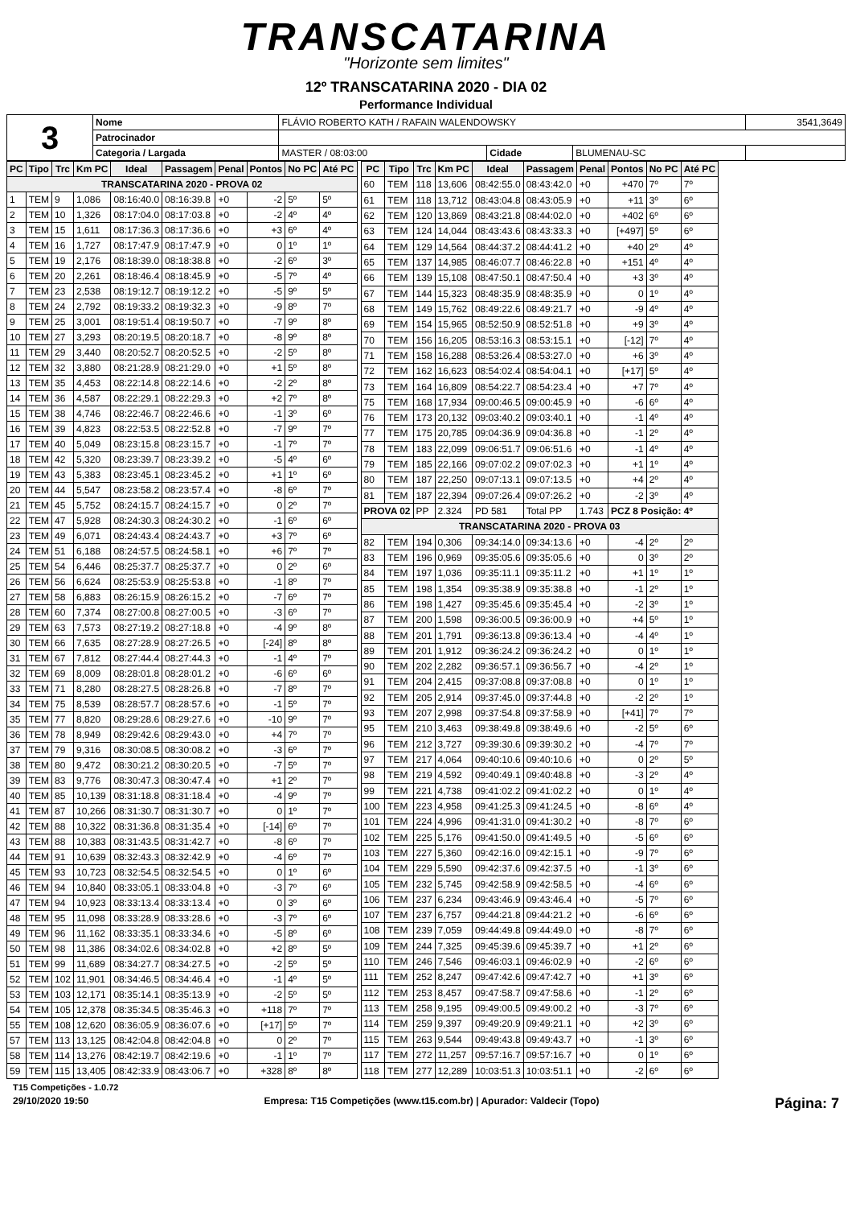TRANSCATARINA
"Horizonte sem limites"
12º TRANSCATARINA 2020 - DIA 02
Performance Individual
| 3 | Nome | FLÁVIO ROBERTO KATH / RAFAIN WALENDOWSKY | | | | 3541,3649 |
| | Patrocinador | | | | | |
| | Categoria / Largada | MASTER / 08:03:00 | Cidade | BLUMENAU-SC | | |
| PC | Tipo | Trc | Km PC | Ideal | Passagem | Penal | Pontos | No PC | Até PC |
| --- | --- | --- | --- | --- | --- | --- | --- | --- | --- |
| TRANSCATARINA 2020 - PROVA 02 | | | | | | | | | |
| 1 | TEM | 9 | 1,086 | 08:16:40.0 | 08:16:39.8 | +0 | -2 | 5º | 5º |
| 2 | TEM | 10 | 1,326 | 08:17:04.0 | 08:17:03.8 | +0 | -2 | 4º | 4º |
| 3 | TEM | 15 | 1,611 | 08:17:36.3 | 08:17:36.6 | +0 | +3 | 6º | 4º |
| 4 | TEM | 16 | 1,727 | 08:17:47.9 | 08:17:47.9 | +0 | 0 | 1º | 1º |
| 5 | TEM | 19 | 2,176 | 08:18:39.0 | 08:18:38.8 | +0 | -2 | 6º | 3º |
| 6 | TEM | 20 | 2,261 | 08:18:46.4 | 08:18:45.9 | +0 | -5 | 7º | 4º |
| 7 | TEM | 23 | 2,538 | 08:19:12.7 | 08:19:12.2 | +0 | -5 | 9º | 5º |
| 8 | TEM | 24 | 2,792 | 08:19:33.2 | 08:19:32.3 | +0 | -9 | 8º | 7º |
| 9 | TEM | 25 | 3,001 | 08:19:51.4 | 08:19:50.7 | +0 | -7 | 9º | 8º |
| 10 | TEM | 27 | 3,293 | 08:20:19.5 | 08:20:18.7 | +0 | -8 | 9º | 8º |
| 11 | TEM | 29 | 3,440 | 08:20:52.7 | 08:20:52.5 | +0 | -2 | 5º | 8º |
| 12 | TEM | 32 | 3,880 | 08:21:28.9 | 08:21:29.0 | +0 | +1 | 5º | 8º |
| 13 | TEM | 35 | 4,453 | 08:22:14.8 | 08:22:14.6 | +0 | -2 | 2º | 8º |
| 14 | TEM | 36 | 4,587 | 08:22:29.1 | 08:22:29.3 | +0 | +2 | 7º | 8º |
| 15 | TEM | 38 | 4,746 | 08:22:46.7 | 08:22:46.6 | +0 | -1 | 3º | 6º |
| 16 | TEM | 39 | 4,823 | 08:22:53.5 | 08:22:52.8 | +0 | -7 | 9º | 7º |
| 17 | TEM | 40 | 5,049 | 08:23:15.8 | 08:23:15.7 | +0 | -1 | 7º | 7º |
| 18 | TEM | 42 | 5,320 | 08:23:39.7 | 08:23:39.2 | +0 | -5 | 4º | 6º |
| 19 | TEM | 43 | 5,383 | 08:23:45.1 | 08:23:45.2 | +0 | +1 | 1º | 6º |
| 20 | TEM | 44 | 5,547 | 08:23:58.2 | 08:23:57.4 | +0 | -8 | 6º | 7º |
| 21 | TEM | 45 | 5,752 | 08:24:15.7 | 08:24:15.7 | +0 | 0 | 2º | 7º |
| 22 | TEM | 47 | 5,928 | 08:24:30.3 | 08:24:30.2 | +0 | -1 | 6º | 6º |
| 23 | TEM | 49 | 6,071 | 08:24:43.4 | 08:24:43.7 | +0 | +3 | 7º | 6º |
| 24 | TEM | 51 | 6,188 | 08:24:57.5 | 08:24:58.1 | +0 | +6 | 7º | 7º |
| 25 | TEM | 54 | 6,446 | 08:25:37.7 | 08:25:37.7 | +0 | 0 | 2º | 6º |
| 26 | TEM | 56 | 6,624 | 08:25:53.9 | 08:25:53.8 | +0 | -1 | 8º | 7º |
| 27 | TEM | 58 | 6,883 | 08:26:15.9 | 08:26:15.2 | +0 | -7 | 6º | 7º |
| 28 | TEM | 60 | 7,374 | 08:27:00.8 | 08:27:00.5 | +0 | -3 | 6º | 7º |
| 29 | TEM | 63 | 7,573 | 08:27:19.2 | 08:27:18.8 | +0 | -4 | 9º | 8º |
| 30 | TEM | 66 | 7,635 | 08:27:28.9 | 08:27:26.5 | +0 | [-24] | 8º | 8º |
| 31 | TEM | 67 | 7,812 | 08:27:44.4 | 08:27:44.3 | +0 | -1 | 4º | 7º |
| 32 | TEM | 69 | 8,009 | 08:28:01.8 | 08:28:01.2 | +0 | -6 | 6º | 6º |
| 33 | TEM | 71 | 8,280 | 08:28:27.5 | 08:28:26.8 | +0 | -7 | 8º | 7º |
| 34 | TEM | 75 | 8,539 | 08:28:57.7 | 08:28:57.6 | +0 | -1 | 5º | 7º |
| 35 | TEM | 77 | 8,820 | 08:29:28.6 | 08:29:27.6 | +0 | -10 | 9º | 7º |
| 36 | TEM | 78 | 8,949 | 08:29:42.6 | 08:29:43.0 | +0 | +4 | 7º | 7º |
| 37 | TEM | 79 | 9,316 | 08:30:08.5 | 08:30:08.2 | +0 | -3 | 6º | 7º |
| 38 | TEM | 80 | 9,472 | 08:30:21.2 | 08:30:20.5 | +0 | -7 | 5º | 7º |
| 39 | TEM | 83 | 9,776 | 08:30:47.3 | 08:30:47.4 | +0 | +1 | 2º | 7º |
| 40 | TEM | 85 | 10,139 | 08:31:18.8 | 08:31:18.4 | +0 | -4 | 9º | 7º |
| 41 | TEM | 87 | 10,266 | 08:31:30.7 | 08:31:30.7 | +0 | 0 | 1º | 7º |
| 42 | TEM | 88 | 10,322 | 08:31:36.8 | 08:31:35.4 | +0 | [-14] | 6º | 7º |
| 43 | TEM | 88 | 10,383 | 08:31:43.5 | 08:31:42.7 | +0 | -8 | 6º | 7º |
| 44 | TEM | 91 | 10,639 | 08:32:43.3 | 08:32:42.9 | +0 | -4 | 6º | 7º |
| 45 | TEM | 93 | 10,723 | 08:32:54.5 | 08:32:54.5 | +0 | 0 | 1º | 6º |
| 46 | TEM | 94 | 10,840 | 08:33:05.1 | 08:33:04.8 | +0 | -3 | 7º | 6º |
| 47 | TEM | 94 | 10,923 | 08:33:13.4 | 08:33:13.4 | +0 | 0 | 3º | 6º |
| 48 | TEM | 95 | 11,098 | 08:33:28.9 | 08:33:28.6 | +0 | -3 | 7º | 6º |
| 49 | TEM | 96 | 11,162 | 08:33:35.1 | 08:33:34.6 | +0 | -5 | 8º | 6º |
| 50 | TEM | 98 | 11,386 | 08:34:02.6 | 08:34:02.8 | +0 | +2 | 8º | 5º |
| 51 | TEM | 99 | 11,689 | 08:34:27.7 | 08:34:27.5 | +0 | -2 | 5º | 5º |
| 52 | TEM | 102 | 11,901 | 08:34:46.5 | 08:34:46.4 | +0 | -1 | 4º | 5º |
| 53 | TEM | 103 | 12,171 | 08:35:14.1 | 08:35:13.9 | +0 | -2 | 5º | 5º |
| 54 | TEM | 105 | 12,378 | 08:35:34.5 | 08:35:46.3 | +0 | +118 | 7º | 7º |
| 55 | TEM | 108 | 12,620 | 08:36:05.9 | 08:36:07.6 | +0 | [+17] | 5º | 7º |
| 57 | TEM | 113 | 13,125 | 08:42:04.8 | 08:42:04.8 | +0 | 0 | 2º | 7º |
| 58 | TEM | 114 | 13,276 | 08:42:19.7 | 08:42:19.6 | +0 | -1 | 1º | 7º |
| 59 | TEM | 115 | 13,405 | 08:42:33.9 | 08:43:06.7 | +0 | +328 | 8º | 8º |
| PC | Tipo | Trc | Km PC | Ideal | Passagem | Penal | Pontos | No PC | Até PC |
| --- | --- | --- | --- | --- | --- | --- | --- | --- | --- |
| 60 | TEM | 118 | 13,606 | 08:42:55.0 | 08:43:42.0 | +0 | +470 | 7º | 7º |
| 61 | TEM | 118 | 13,712 | 08:43:04.8 | 08:43:05.9 | +0 | +11 | 3º | 6º |
| 62 | TEM | 120 | 13,869 | 08:43:21.8 | 08:44:02.0 | +0 | +402 | 6º | 6º |
| 63 | TEM | 124 | 14,044 | 08:43:43.6 | 08:43:33.3 | +0 | [+497] | 5º | 6º |
| 64 | TEM | 129 | 14,564 | 08:44:37.2 | 08:44:41.2 | +0 | +40 | 2º | 4º |
| 65 | TEM | 137 | 14,985 | 08:46:07.7 | 08:46:22.8 | +0 | +151 | 4º | 4º |
| 66 | TEM | 139 | 15,108 | 08:47:50.1 | 08:47:50.4 | +0 | +3 | 3º | 4º |
| 67 | TEM | 144 | 15,323 | 08:48:35.9 | 08:48:35.9 | +0 | 0 | 1º | 4º |
| 68 | TEM | 149 | 15,762 | 08:49:22.6 | 08:49:21.7 | +0 | -9 | 4º | 4º |
| 69 | TEM | 154 | 15,965 | 08:52:50.9 | 08:52:51.8 | +0 | +9 | 3º | 4º |
| 70 | TEM | 156 | 16,205 | 08:53:16.3 | 08:53:15.1 | +0 | [-12] | 7º | 4º |
| 71 | TEM | 158 | 16,288 | 08:53:26.4 | 08:53:27.0 | +0 | +6 | 3º | 4º |
| 72 | TEM | 162 | 16,623 | 08:54:02.4 | 08:54:04.1 | +0 | [+17] | 5º | 4º |
| 73 | TEM | 164 | 16,809 | 08:54:22.7 | 08:54:23.4 | +0 | +7 | 7º | 4º |
| 75 | TEM | 168 | 17,934 | 09:00:46.5 | 09:00:45.9 | +0 | -6 | 6º | 4º |
| 76 | TEM | 173 | 20,132 | 09:03:40.2 | 09:03:40.1 | +0 | -1 | 4º | 4º |
| 77 | TEM | 175 | 20,785 | 09:04:36.9 | 09:04:36.8 | +0 | -1 | 2º | 4º |
| 78 | TEM | 183 | 22,099 | 09:06:51.7 | 09:06:51.6 | +0 | -1 | 4º | 4º |
| 79 | TEM | 185 | 22,166 | 09:07:02.2 | 09:07:02.3 | +0 | +1 | 1º | 4º |
| 80 | TEM | 187 | 22,250 | 09:07:13.1 | 09:07:13.5 | +0 | +4 | 2º | 4º |
| 81 | TEM | 187 | 22,394 | 09:07:26.4 | 09:07:26.2 | +0 | -2 | 3º | 4º |
| PROVA 02 | | PP | 2.324 | PD 581 | Total PP | 1.743 | PCZ 8 Posição: 4º | | |
| TRANSCATARINA 2020 - PROVA 03 | | | | | | | | | |
| 82 | TEM | 194 | 0,306 | 09:34:14.0 | 09:34:13.6 | +0 | -4 | 2º | 2º |
| 83 | TEM | 196 | 0,969 | 09:35:05.6 | 09:35:05.6 | +0 | 0 | 3º | 2º |
| 84 | TEM | 197 | 1,036 | 09:35:11.1 | 09:35:11.2 | +0 | +1 | 1º | 1º |
| 85 | TEM | 198 | 1,354 | 09:35:38.9 | 09:35:38.8 | +0 | -1 | 2º | 1º |
| 86 | TEM | 198 | 1,427 | 09:35:45.6 | 09:35:45.4 | +0 | -2 | 3º | 1º |
| 87 | TEM | 200 | 1,598 | 09:36:00.5 | 09:36:00.9 | +0 | +4 | 5º | 1º |
| 88 | TEM | 201 | 1,791 | 09:36:13.8 | 09:36:13.4 | +0 | -4 | 4º | 1º |
| 89 | TEM | 201 | 1,912 | 09:36:24.2 | 09:36:24.2 | +0 | 0 | 1º | 1º |
| 90 | TEM | 202 | 2,282 | 09:36:57.1 | 09:36:56.7 | +0 | -4 | 2º | 1º |
| 91 | TEM | 204 | 2,415 | 09:37:08.8 | 09:37:08.8 | +0 | 0 | 1º | 1º |
| 92 | TEM | 205 | 2,914 | 09:37:45.0 | 09:37:44.8 | +0 | -2 | 2º | 1º |
| 93 | TEM | 207 | 2,998 | 09:37:54.8 | 09:37:58.9 | +0 | [+41] | 7º | 7º |
| 95 | TEM | 210 | 3,463 | 09:38:49.8 | 09:38:49.6 | +0 | -2 | 5º | 6º |
| 96 | TEM | 212 | 3,727 | 09:39:30.6 | 09:39:30.2 | +0 | -4 | 7º | 7º |
| 97 | TEM | 217 | 4,064 | 09:40:10.6 | 09:40:10.6 | +0 | 0 | 2º | 5º |
| 98 | TEM | 219 | 4,592 | 09:40:49.1 | 09:40:48.8 | +0 | -3 | 2º | 4º |
| 99 | TEM | 221 | 4,738 | 09:41:02.2 | 09:41:02.2 | +0 | 0 | 1º | 4º |
| 100 | TEM | 223 | 4,958 | 09:41:25.3 | 09:41:24.5 | +0 | -8 | 6º | 4º |
| 101 | TEM | 224 | 4,996 | 09:41:31.0 | 09:41:30.2 | +0 | -8 | 7º | 6º |
| 102 | TEM | 225 | 5,176 | 09:41:50.0 | 09:41:49.5 | +0 | -5 | 6º | 6º |
| 103 | TEM | 227 | 5,360 | 09:42:16.0 | 09:42:15.1 | +0 | -9 | 7º | 6º |
| 104 | TEM | 229 | 5,590 | 09:42:37.6 | 09:42:37.5 | +0 | -1 | 3º | 6º |
| 105 | TEM | 232 | 5,745 | 09:42:58.9 | 09:42:58.5 | +0 | -4 | 6º | 6º |
| 106 | TEM | 237 | 6,234 | 09:43:46.9 | 09:43:46.4 | +0 | -5 | 7º | 6º |
| 107 | TEM | 237 | 6,757 | 09:44:21.8 | 09:44:21.2 | +0 | -6 | 6º | 6º |
| 108 | TEM | 239 | 7,059 | 09:44:49.8 | 09:44:49.0 | +0 | -8 | 7º | 6º |
| 109 | TEM | 244 | 7,325 | 09:45:39.6 | 09:45:39.7 | +0 | +1 | 2º | 6º |
| 110 | TEM | 246 | 7,546 | 09:46:03.1 | 09:46:02.9 | +0 | -2 | 6º | 6º |
| 111 | TEM | 252 | 8,247 | 09:47:42.6 | 09:47:42.7 | +0 | +1 | 3º | 6º |
| 112 | TEM | 253 | 8,457 | 09:47:58.7 | 09:47:58.6 | +0 | -1 | 2º | 6º |
| 113 | TEM | 258 | 9,195 | 09:49:00.5 | 09:49:00.2 | +0 | -3 | 7º | 6º |
| 114 | TEM | 259 | 9,397 | 09:49:20.9 | 09:49:21.1 | +0 | +2 | 3º | 6º |
| 115 | TEM | 263 | 9,544 | 09:49:43.8 | 09:49:43.7 | +0 | -1 | 3º | 6º |
| 117 | TEM | 272 | 11,257 | 09:57:16.7 | 09:57:16.7 | +0 | 0 | 1º | 6º |
| 118 | TEM | 277 | 12,289 | 10:03:51.3 | 10:03:51.1 | +0 | -2 | 6º | 6º |
T15 Competições - 1.0.72
29/10/2020 19:50 Empresa: T15 Competições (www.t15.com.br) | Apurador: Valdecir (Topo) Página: 7